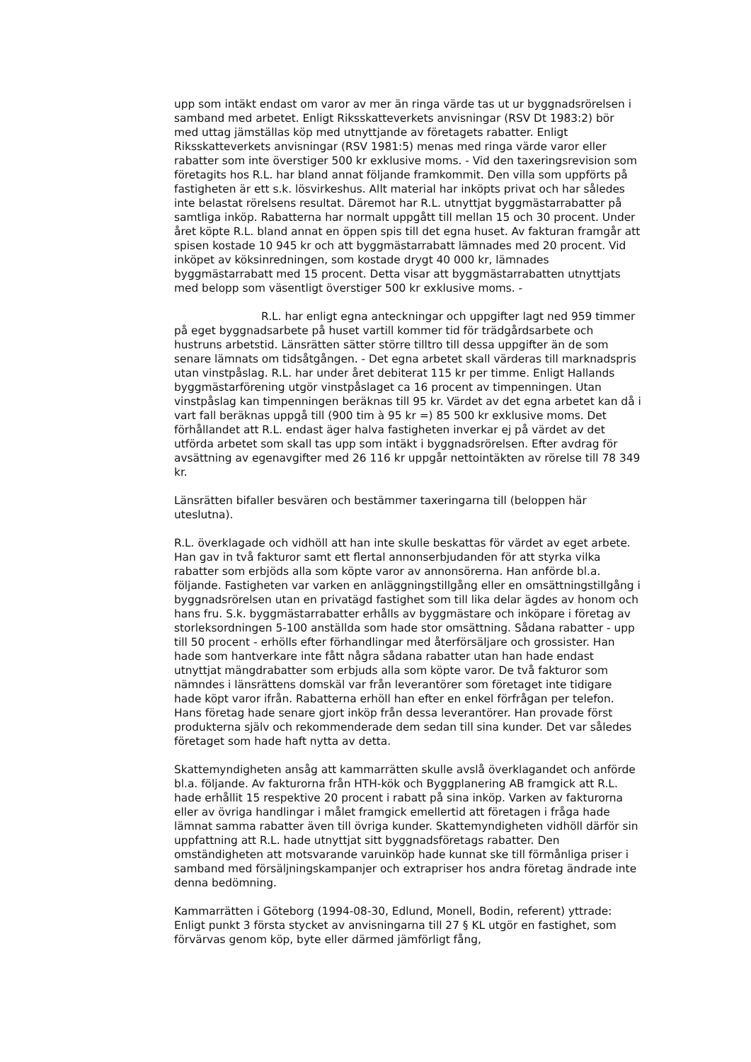upp som intäkt endast om varor av mer än ringa värde tas ut ur byggnadsrörelsen i samband med arbetet. Enligt Riksskatteverkets anvisningar (RSV Dt 1983:2) bör med uttag jämställas köp med utnyttjande av företagets rabatter. Enligt Riksskatteverkets anvisningar (RSV 1981:5) menas med ringa värde varor eller rabatter som inte överstiger 500 kr exklusive moms. - Vid den taxeringsrevision som företagits hos R.L. har bland annat följande framkommit. Den villa som uppförts på fastigheten är ett s.k. lösvirkeshus. Allt material har inköpts privat och har således inte belastat rörelsens resultat. Däremot har R.L. utnyttjat byggmästarrabatter på samtliga inköp. Rabatterna har normalt uppgått till mellan 15 och 30 procent. Under året köpte R.L. bland annat en öppen spis till det egna huset. Av fakturan framgår att spisen kostade 10 945 kr och att byggmästarrabatt lämnades med 20 procent. Vid inköpet av köksinredningen, som kostade drygt 40 000 kr, lämnades byggmästarrabatt med 15 procent. Detta visar att byggmästarrabatten utnyttjats med belopp som väsentligt överstiger 500 kr exklusive moms. -
R.L. har enligt egna anteckningar och uppgifter lagt ned 959 timmer på eget byggnadsarbete på huset vartill kommer tid för trädgårdsarbete och hustruns arbetstid. Länsrätten sätter större tilltro till dessa uppgifter än de som senare lämnats om tidsåtgången. - Det egna arbetet skall värderas till marknadspris utan vinstpåslag. R.L. har under året debiterat 115 kr per timme. Enligt Hallands byggmästarförening utgör vinstpåslaget ca 16 procent av timpenningen. Utan vinstpåslag kan timpenningen beräknas till 95 kr. Värdet av det egna arbetet kan då i vart fall beräknas uppgå till (900 tim à 95 kr =) 85 500 kr exklusive moms. Det förhållandet att R.L. endast äger halva fastigheten inverkar ej på värdet av det utförda arbetet som skall tas upp som intäkt i byggnadsrörelsen. Efter avdrag för avsättning av egenavgifter med 26 116 kr uppgår nettointäkten av rörelse till 78 349 kr.
Länsrätten bifaller besvären och bestämmer taxeringarna till (beloppen här uteslutna).
R.L. överklagade och vidhöll att han inte skulle beskattas för värdet av eget arbete. Han gav in två fakturor samt ett flertal annonserbjudanden för att styrka vilka rabatter som erbjöds alla som köpte varor av annonsörerna. Han anförde bl.a. följande. Fastigheten var varken en anläggningstillgång eller en omsättningstillgång i byggnadsrörelsen utan en privatägd fastighet som till lika delar ägdes av honom och hans fru. S.k. byggmästarrabatter erhålls av byggmästare och inköpare i företag av storleksordningen 5-100 anställda som hade stor omsättning. Sådana rabatter - upp till 50 procent - erhölls efter förhandlingar med återförsäljare och grossister. Han hade som hantverkare inte fått några sådana rabatter utan han hade endast utnyttjat mängdrabatter som erbjuds alla som köpte varor. De två fakturor som nämndes i länsrättens domskäl var från leverantörer som företaget inte tidigare hade köpt varor ifrån. Rabatterna erhöll han efter en enkel förfrågan per telefon. Hans företag hade senare gjort inköp från dessa leverantörer. Han provade först produkterna själv och rekommenderade dem sedan till sina kunder. Det var således företaget som hade haft nytta av detta.
Skattemyndigheten ansåg att kammarrätten skulle avslå överklagandet och anförde bl.a. följande. Av fakturorna från HTH-kök och Byggplanering AB framgick att R.L. hade erhållit 15 respektive 20 procent i rabatt på sina inköp. Varken av fakturorna eller av övriga handlingar i målet framgick emellertid att företagen i fråga hade lämnat samma rabatter även till övriga kunder. Skattemyndigheten vidhöll därför sin uppfattning att R.L. hade utnyttjat sitt byggnadsföretags rabatter. Den omständigheten att motsvarande varuinköp hade kunnat ske till förmånliga priser i samband med försäljningskampanjer och extrapriser hos andra företag ändrade inte denna bedömning.
Kammarrätten i Göteborg (1994-08-30, Edlund, Monell, Bodin, referent) yttrade: Enligt punkt 3 första stycket av anvisningarna till 27 § KL utgör en fastighet, som förvärvas genom köp, byte eller därmed jämförligt fång,